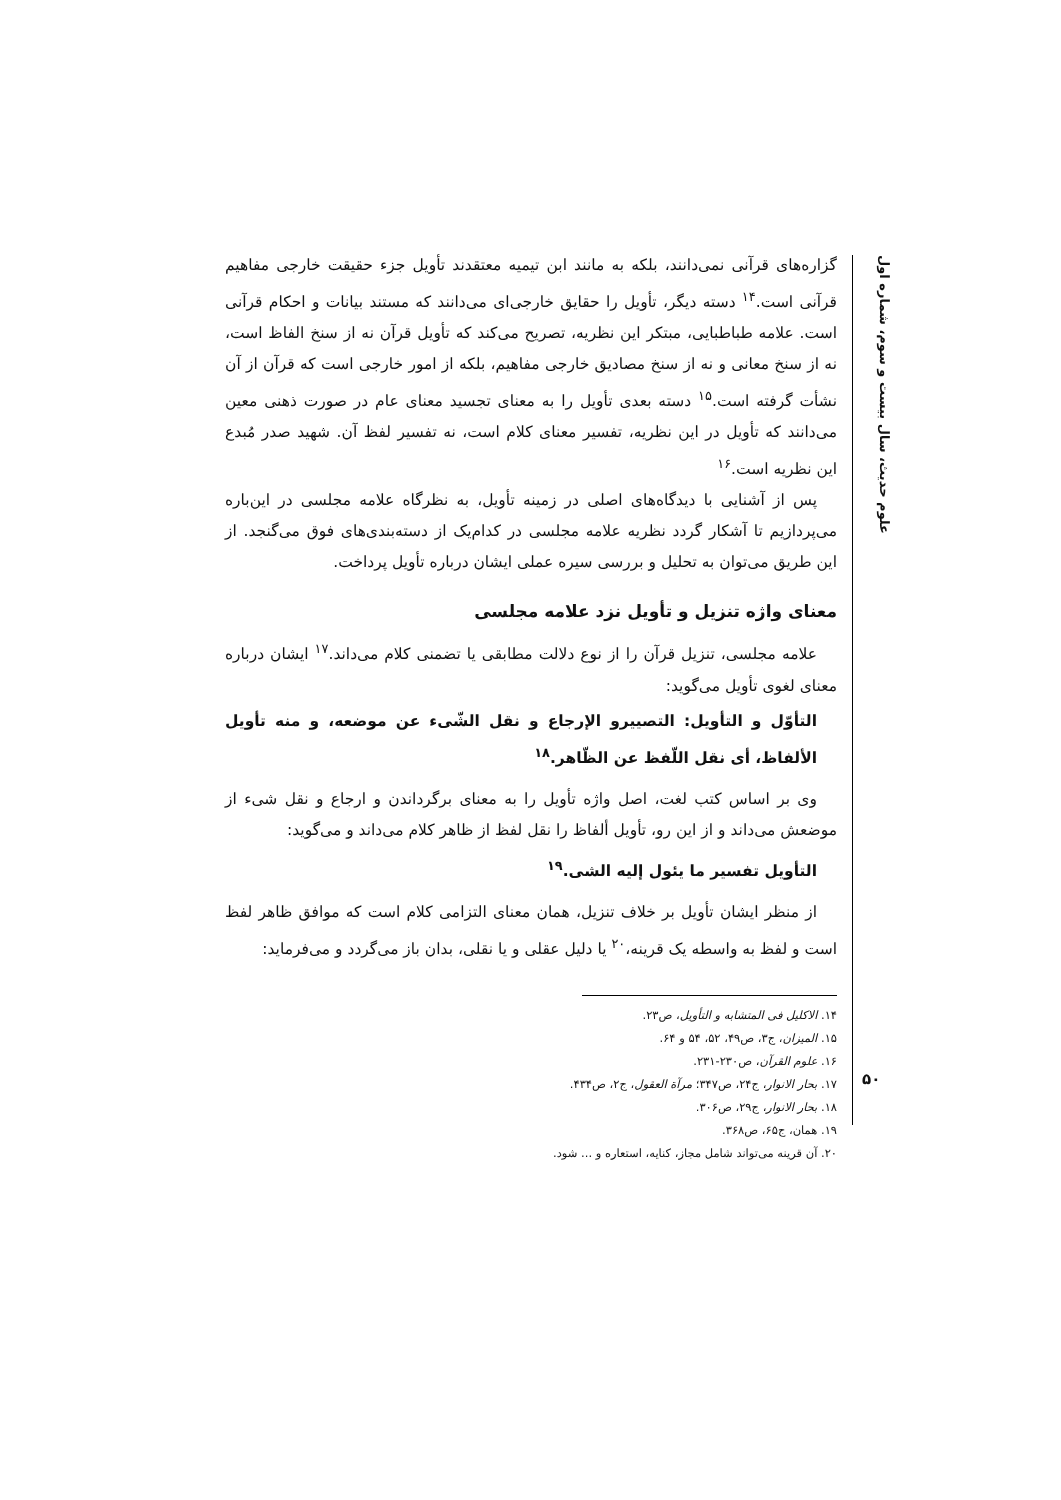علوم حدیث، سال بیست و سوم، شماره اول
گزاره‌های قرآنی نمی‌دانند، بلکه به مانند ابن تیمیه معتقدند تأویل جزء حقیقت خارجی مفاهیم قرآنی است.<sup>۱۴</sup> دسته دیگر، تأویل را حقایق خارجی‌ای می‌دانند که مستند بیانات و احکام قرآنی است. علامه طباطبایی، مبتکر این نظریه، تصریح می‌کند که تأویل قرآن نه از سنخ الفاظ است، نه از سنخ معانی و نه از سنخ مصادیق خارجی مفاهیم، بلکه از امور خارجی است که قرآن از آن نشأت گرفته است.<sup>۱۵</sup> دسته بعدی تأویل را به معنای تجسید معنای عام در صورت ذهنی معین می‌دانند که تأویل در این نظریه، تفسیر معنای کلام است، نه تفسیر لفظ آن. شهید صدر مُبدع این نظریه است.<sup>۱۶</sup>
پس از آشنایی با دیدگاه‌های اصلی در زمینه تأویل، به نظرگاه علامه مجلسی در این‌باره می‌پردازیم تا آشکار گردد نظریه علامه مجلسی در کدام‌یک از دسته‌بندی‌های فوق می‌گنجد. از این طریق می‌توان به تحلیل و بررسی سیره عملی ایشان درباره تأویل پرداخت.
معنای واژه تنزیل و تأویل نزد علامه مجلسی
علامه مجلسی، تنزیل قرآن را از نوع دلالت مطابقی یا تضمنی کلام می‌داند.<sup>۱۷</sup> ایشان درباره معنای لغوی تأویل می‌گوید:
التأوّل و التأویل: التصییرو الإرجاع و نقل الشّیء عن موضعه، و منه تأویل الألفاظ، أی نقل اللّفظ عن الظّاهر.<sup>۱۸</sup>
وی بر اساس کتب لغت، اصل واژه تأویل را به معنای برگرداندن و ارجاع و نقل شیء از موضعش می‌داند و از این رو، تأویل ألفاظ را نقل لفظ از ظاهر کلام می‌داند و می‌گوید:
التأویل تفسیر ما یئول إلیه الشی.<sup>۱۹</sup>
از منظر ایشان تأویل بر خلاف تنزیل، همان معنای التزامی کلام است که موافق ظاهر لفظ است و لفظ به واسطه یک قرینه،<sup>۲۰</sup> یا دلیل عقلی و یا نقلی، بدان باز می‌گردد و می‌فرماید:
۱۴. الاکلیل فی المتشابه و التأویل، ص۲۳.
۱۵. المیزان، ج۳، ص۴۹، ۵۲، ۵۴ و ۶۴.
۱۶. علوم القرآن، ص۲۳۰-۲۳۱.
۱۷. بحار الانوار، ج۲۴، ص۳۴۷؛ مرآة العقول، ج۲، ص۴۳۴.
۱۸. بحار الانوار، ج۲۹، ص۳۰۶.
۱۹. همان، ج۶۵، ص۳۶۸.
۲۰. آن قرینه می‌تواند شامل مجاز، کنایه، استعاره و ... شود.
۵۰